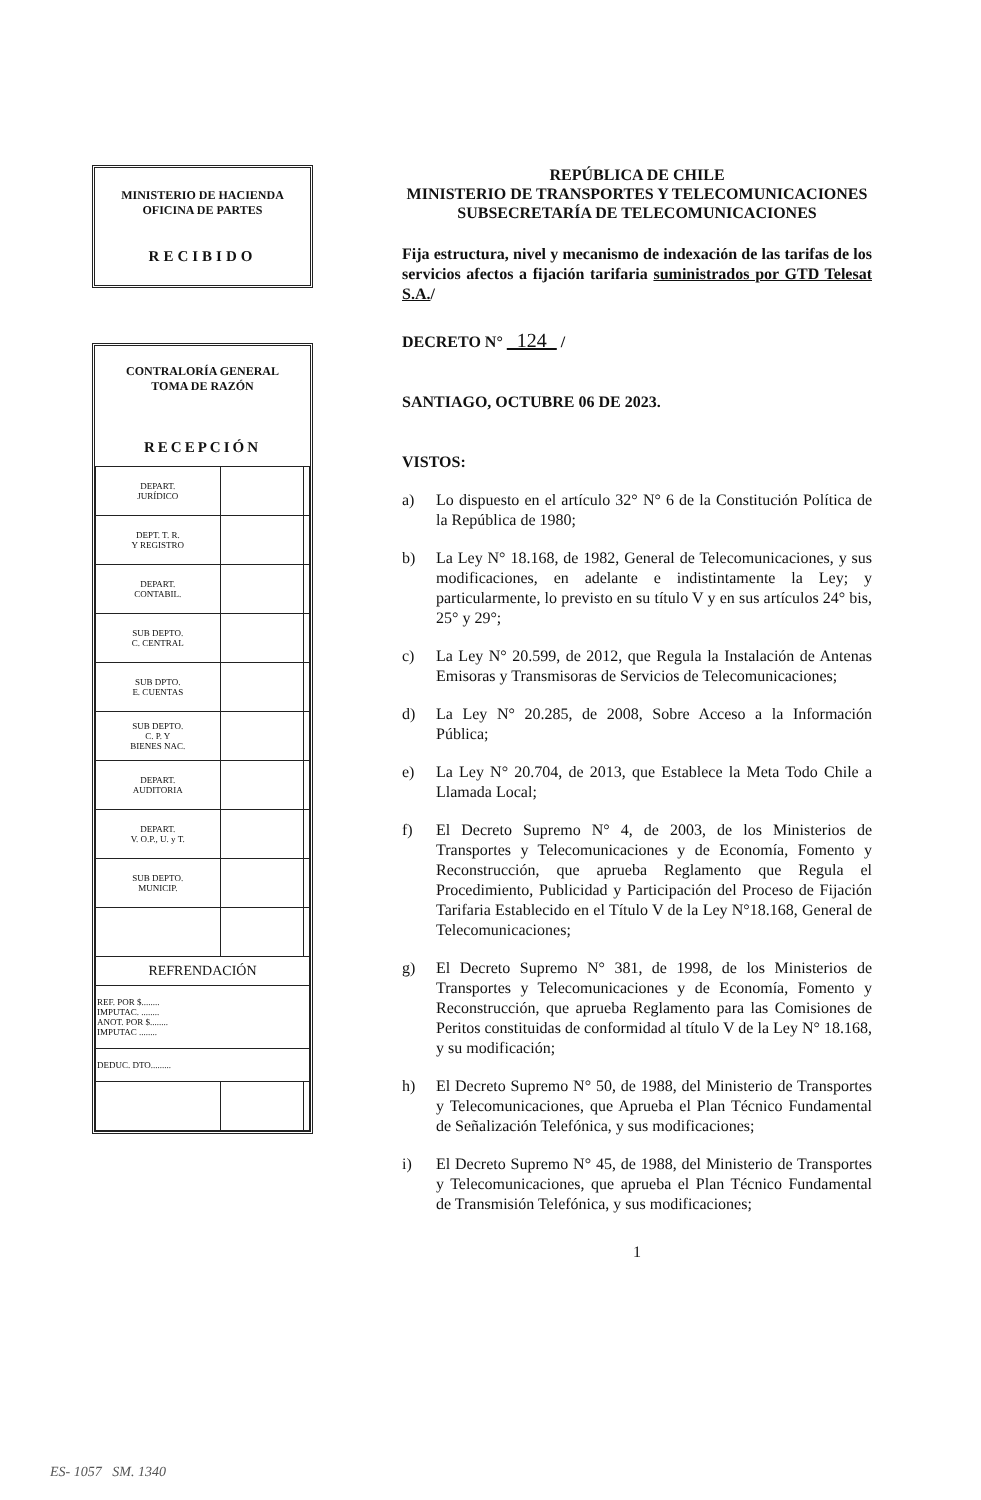MINISTERIO DE HACIENDA
OFICINA DE PARTES
RECIBIDO
CONTRALORÍA GENERAL
TOMA DE RAZÓN
RECEPCIÓN
| DEPART. JURÍDICO | | |
| DEPT. T. R. Y REGISTRO | | |
| DEPART. CONTABIL. | | |
| SUB DEPTO. C. CENTRAL | | |
| SUB DPTO. E. CUENTAS | | |
| SUB DEPTO. C. P. Y BIENES NAC. | | |
| DEPART. AUDITORIA | | |
| DEPART. V. O.P., U. y T. | | |
| SUB DEPTO. MUNICIP. | | |
| REFRENDACIÓN | | |
| REF. POR $........ IMPUTAC. ........ ANOT. POR $........ IMPUTAC ........ | | |
| DEDUC. DTO......... | | |
REPÚBLICA DE CHILE
MINISTERIO DE TRANSPORTES Y TELECOMUNICACIONES
SUBSECRETARÍA DE TELECOMUNICACIONES
Fija estructura, nivel y mecanismo de indexación de las tarifas de los servicios afectos a fijación tarifaria suministrados por GTD Telesat S.A./
DECRETO N° 124 /
SANTIAGO, OCTUBRE 06 DE 2023.
VISTOS:
a) Lo dispuesto en el artículo 32° N° 6 de la Constitución Política de la República de 1980;
b) La Ley N° 18.168, de 1982, General de Telecomunicaciones, y sus modificaciones, en adelante e indistintamente la Ley; y particularmente, lo previsto en su título V y en sus artículos 24° bis, 25° y 29°;
c) La Ley N° 20.599, de 2012, que Regula la Instalación de Antenas Emisoras y Transmisoras de Servicios de Telecomunicaciones;
d) La Ley N° 20.285, de 2008, Sobre Acceso a la Información Pública;
e) La Ley N° 20.704, de 2013, que Establece la Meta Todo Chile a Llamada Local;
f) El Decreto Supremo N° 4, de 2003, de los Ministerios de Transportes y Telecomunicaciones y de Economía, Fomento y Reconstrucción, que aprueba Reglamento que Regula el Procedimiento, Publicidad y Participación del Proceso de Fijación Tarifaria Establecido en el Título V de la Ley N°18.168, General de Telecomunicaciones;
g) El Decreto Supremo N° 381, de 1998, de los Ministerios de Transportes y Telecomunicaciones y de Economía, Fomento y Reconstrucción, que aprueba Reglamento para las Comisiones de Peritos constituidas de conformidad al título V de la Ley N° 18.168, y su modificación;
h) El Decreto Supremo N° 50, de 1988, del Ministerio de Transportes y Telecomunicaciones, que Aprueba el Plan Técnico Fundamental de Señalización Telefónica, y sus modificaciones;
i) El Decreto Supremo N° 45, de 1988, del Ministerio de Transportes y Telecomunicaciones, que aprueba el Plan Técnico Fundamental de Transmisión Telefónica, y sus modificaciones;
1
ES- 1057 SM. 1340